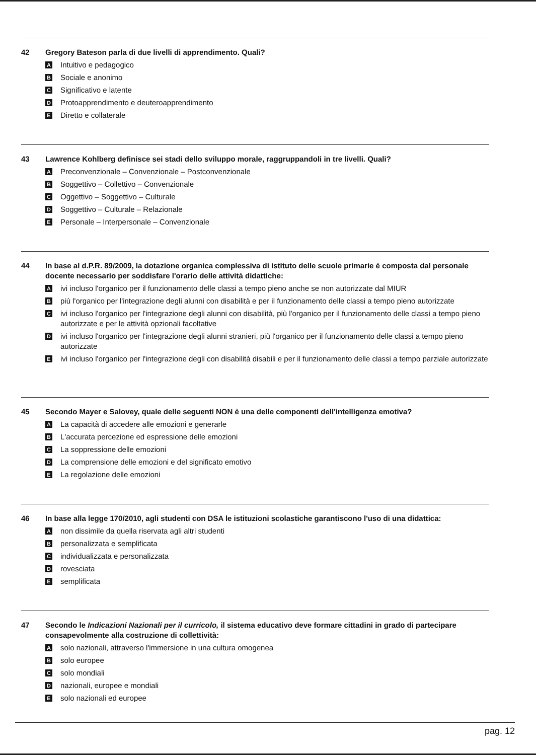42 Gregory Bateson parla di due livelli di apprendimento. Quali?
A Intuitivo e pedagogico
B Sociale e anonimo
C Significativo e latente
D Protoapprendimento e deuteroapprendimento
E Diretto e collaterale
43 Lawrence Kohlberg definisce sei stadi dello sviluppo morale, raggruppandoli in tre livelli. Quali?
A Preconvenzionale – Convenzionale – Postconvenzionale
B Soggettivo – Collettivo – Convenzionale
C Oggettivo – Soggettivo – Culturale
D Soggettivo – Culturale – Relazionale
E Personale – Interpersonale – Convenzionale
44 In base al d.P.R. 89/2009, la dotazione organica complessiva di istituto delle scuole primarie è composta dal personale docente necessario per soddisfare l'orario delle attività didattiche:
Aivi incluso l'organico per il funzionamento delle classi a tempo pieno anche se non autorizzate dal MIUR
Bpiù l'organico per l'integrazione degli alunni con disabilità e per il funzionamento delle classi a tempo pieno autorizzate
Civi incluso l'organico per l'integrazione degli alunni con disabilità, più l'organico per il funzionamento delle classi a tempo pieno autorizzate e per le attività opzionali facoltative
Divi incluso l'organico per l'integrazione degli alunni stranieri, più l'organico per il funzionamento delle classi a tempo pieno autorizzate
Eivi incluso l'organico per l'integrazione degli con disabilità disabili e per il funzionamento delle classi a tempo parziale autorizzate
45 Secondo Mayer e Salovey, quale delle seguenti NON è una delle componenti dell'intelligenza emotiva?
A La capacità di accedere alle emozioni e generarle
B L'accurata percezione ed espressione delle emozioni
C La soppressione delle emozioni
D La comprensione delle emozioni e del significato emotivo
E La regolazione delle emozioni
46 In base alla legge 170/2010, agli studenti con DSA le istituzioni scolastiche garantiscono l'uso di una didattica:
Anon dissimile da quella riservata agli altri studenti
Bpersonalizzata e semplificata
Cindividualizzata e personalizzata
Drovesciata
Esemplificata
47 Secondo le Indicazioni Nazionali per il curricolo, il sistema educativo deve formare cittadini in grado di partecipare consapevolmente alla costruzione di collettività:
Asolo nazionali, attraverso l'immersione in una cultura omogenea
Bsolo europee
Csolo mondiali
Dnazionali, europee e mondiali
Esolo nazionali ed europee
pag. 12